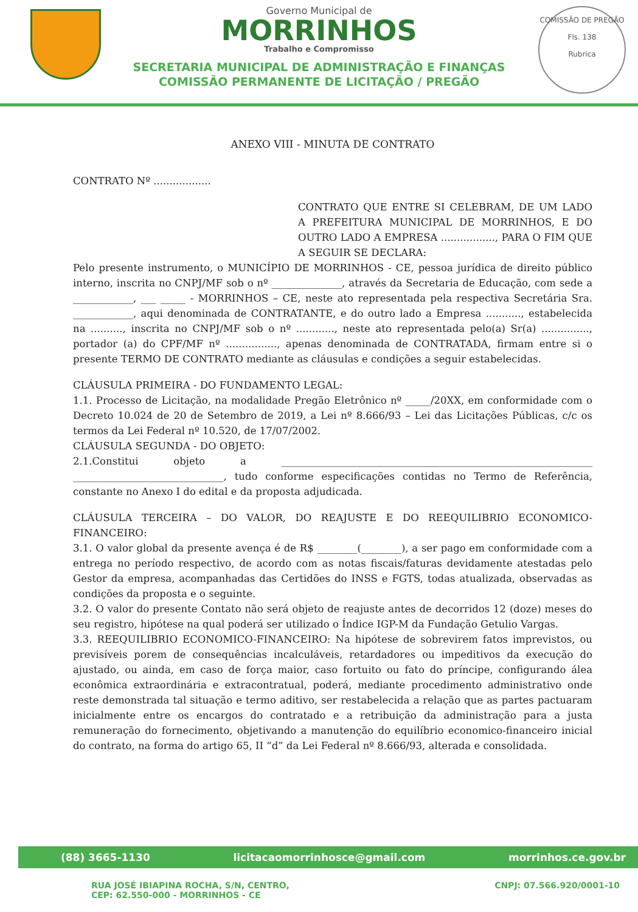Governo Municipal de
MORRINHOS
Trabalho e Compromisso
SECRETARIA MUNICIPAL DE ADMINISTRAÇÃO E FINANÇAS
COMISSÃO PERMANENTE DE LICITAÇÃO / PREGÃO
COMISSÃO DE PREGÃO
Fls. 138
Rubrica
ANEXO VIII - MINUTA DE CONTRATO
CONTRATO Nº ..................
CONTRATO QUE ENTRE SI CELEBRAM, DE UM LADO A PREFEITURA MUNICIPAL DE MORRINHOS, E DO OUTRO LADO A EMPRESA ................., PARA O FIM QUE A SEGUIR SE DECLARA:
Pelo presente instrumento, o MUNICÍPIO DE MORRINHOS - CE, pessoa jurídica de direito público interno, inscrita no CNPJ/MF sob o nº ______________, através da Secretaria de Educação, com sede a ____________, ___ _____ - MORRINHOS – CE, neste ato representada pela respectiva Secretária Sra. ____________, aqui denominada de CONTRATANTE, e do outro lado a Empresa ..........., estabelecida na .........., inscrita no CNPJ/MF sob o nº ............, neste ato representada pelo(a) Sr(a) ..............., portador (a) do CPF/MF nº ................, apenas denominada de CONTRATADA, firmam entre si o presente TERMO DE CONTRATO mediante as cláusulas e condições a seguir estabelecidas.
CLÁUSULA PRIMEIRA - DO FUNDAMENTO LEGAL:
1.1. Processo de Licitação, na modalidade Pregão Eletrônico nº _____/20XX, em conformidade com o Decreto 10.024 de 20 de Setembro de 2019, a Lei nº 8.666/93 – Lei das Licitações Públicas, c/c os termos da Lei Federal nº 10.520, de 17/07/2002.
CLÁUSULA SEGUNDA - DO OBJETO:
2.1.Constitui objeto a ______________________________________________________________ ______________________________, tudo conforme especificações contidas no Termo de Referência, constante no Anexo I do edital e da proposta adjudicada.
CLÁUSULA TERCEIRA – DO VALOR, DO REAJUSTE E DO REEQUILIBRIO ECONOMICO-FINANCEIRO:
3.1. O valor global da presente avença é de R$ ________(________), a ser pago em conformidade com a entrega no período respectivo, de acordo com as notas fiscais/faturas devidamente atestadas pelo Gestor da empresa, acompanhadas das Certidões do INSS e FGTS, todas atualizada, observadas as condições da proposta e o seguinte.
3.2. O valor do presente Contato não será objeto de reajuste antes de decorridos 12 (doze) meses do seu registro, hipótese na qual poderá ser utilizado o Índice IGP-M da Fundação Getulio Vargas.
3.3. REEQUILIBRIO ECONOMICO-FINANCEIRO: Na hipótese de sobrevirem fatos imprevistos, ou previsíveis porem de consequências incalculáveis, retardadores ou impeditivos da execução do ajustado, ou ainda, em caso de força maior, caso fortuito ou fato do príncipe, configurando álea econômica extraordinária e extracontratual, poderá, mediante procedimento administrativo onde reste demonstrada tal situação e termo aditivo, ser restabelecida a relação que as partes pactuaram inicialmente entre os encargos do contratado e a retribuição da administração para a justa remuneração do fornecimento, objetivando a manutenção do equilíbrio economico-financeiro inicial do contrato, na forma do artigo 65, II “d” da Lei Federal nº 8.666/93, alterada e consolidada.
(88) 3665-1130 licitacaomorrinhosce@gmail.com morrinhos.ce.gov.br
RUA JOSÉ IBIAPINA ROCHA, S/N, CENTRO,
CEP: 62.550-000 - MORRINHOS - CE CNPJ: 07.566.920/0001-10